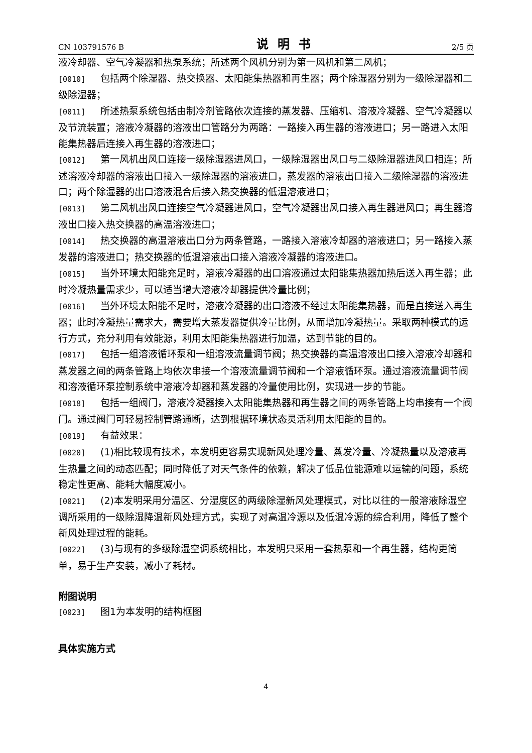CN 103791576 B 说明书 2/5 页
液冷却器、空气冷凝器和热泵系统；所述两个风机分别为第一风机和第二风机；
[0010] 包括两个除湿器、热交换器、太阳能集热器和再生器；两个除湿器分别为一级除湿器和二级除湿器；
[0011] 所述热泵系统包括由制冷剂管路依次连接的蒸发器、压缩机、溶液冷凝器、空气冷凝器以及节流装置；溶液冷凝器的溶液出口管路分为两路：一路接入再生器的溶液进口；另一路进入太阳能集热器后连接入再生器的溶液进口；
[0012] 第一风机出风口连接一级除湿器进风口，一级除湿器出风口与二级除湿器进风口相连；所述溶液冷却器的溶液出口接入一级除湿器的溶液进口，蒸发器的溶液出口接入二级除湿器的溶液进口；两个除湿器的出口溶液混合后接入热交换器的低温溶液进口；
[0013] 第二风机出风口连接空气冷凝器进风口，空气冷凝器出风口接入再生器进风口；再生器溶液出口接入热交换器的高温溶液进口；
[0014] 热交换器的高温溶液出口分为两条管路，一路接入溶液冷却器的溶液进口；另一路接入蒸发器的溶液进口；热交换器的低温溶液出口接入溶液冷凝器的溶液进口。
[0015] 当外环境太阳能充足时，溶液冷凝器的出口溶液通过太阳能集热器加热后送入再生器；此时冷凝热量需求少，可以适当增大溶液冷却器提供冷量比例；
[0016] 当外环境太阳能不足时，溶液冷凝器的出口溶液不经过太阳能集热器，而是直接送入再生器；此时冷凝热量需求大，需要增大蒸发器提供冷量比例，从而增加冷凝热量。采取两种模式的运行方式，充分利用有效能源，利用太阳能集热器进行加温，达到节能的目的。
[0017] 包括一组溶液循环泵和一组溶液流量调节阀；热交换器的高温溶液出口接入溶液冷却器和蒸发器之间的两条管路上均依次串接一个溶液流量调节阀和一个溶液循环泵。通过溶液流量调节阀和溶液循环泵控制系统中溶液冷却器和蒸发器的冷量使用比例，实现进一步的节能。
[0018] 包括一组阀门，溶液冷凝器接入太阳能集热器和再生器之间的两条管路上均串接有一个阀门。通过阀门可轻易控制管路通断，达到根据环境状态灵活利用太阳能的目的。
[0019] 有益效果：
[0020] (1)相比较现有技术，本发明更容易实现新风处理冷量、蒸发冷量、冷凝热量以及溶液再生热量之间的动态匹配；同时降低了对天气条件的依赖，解决了低品位能源难以运输的问题，系统稳定性更高、能耗大幅度减小。
[0021] (2)本发明采用分温区、分湿度区的两级除湿新风处理模式，对比以往的一般溶液除湿空调所采用的一级除湿降温新风处理方式，实现了对高温冷源以及低温冷源的综合利用，降低了整个新风处理过程的能耗。
[0022] (3)与现有的多级除湿空调系统相比，本发明只采用一套热泵和一个再生器，结构更简单，易于生产安装，减小了耗材。
附图说明
[0023] 图1为本发明的结构框图
具体实施方式
4